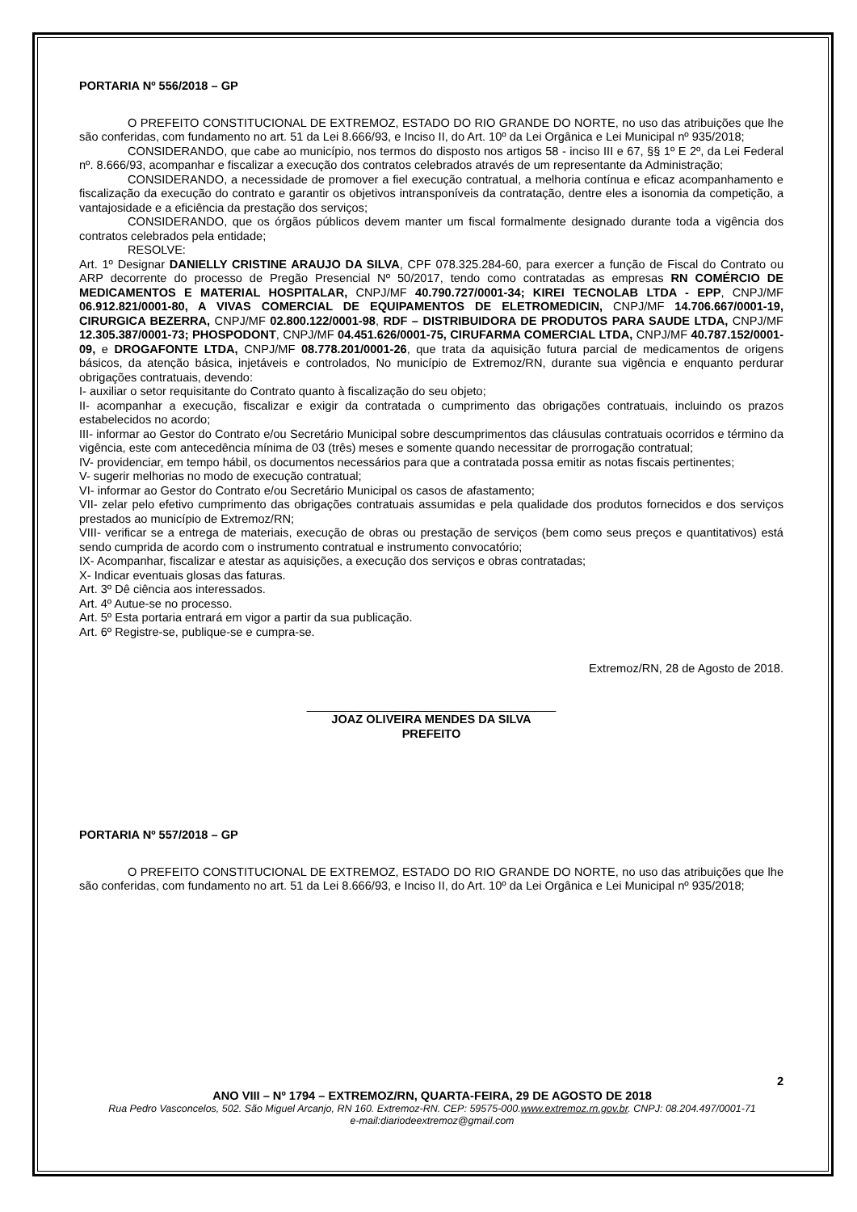PORTARIA Nº 556/2018 – GP
O PREFEITO CONSTITUCIONAL DE EXTREMOZ, ESTADO DO RIO GRANDE DO NORTE, no uso das atribuições que lhe são conferidas, com fundamento no art. 51 da Lei 8.666/93, e Inciso II, do Art. 10º da Lei Orgânica e Lei Municipal nº 935/2018;
CONSIDERANDO, que cabe ao município, nos termos do disposto nos artigos 58 - inciso III e 67, §§ 1º E 2º, da Lei Federal nº. 8.666/93, acompanhar e fiscalizar a execução dos contratos celebrados através de um representante da Administração;
CONSIDERANDO, a necessidade de promover a fiel execução contratual, a melhoria contínua e eficaz acompanhamento e fiscalização da execução do contrato e garantir os objetivos intransponíveis da contratação, dentre eles a isonomia da competição, a vantajosidade e a eficiência da prestação dos serviços;
CONSIDERANDO, que os órgãos públicos devem manter um fiscal formalmente designado durante toda a vigência dos contratos celebrados pela entidade;
RESOLVE:
Art. 1º Designar DANIELLY CRISTINE ARAUJO DA SILVA, CPF 078.325.284-60, para exercer a função de Fiscal do Contrato ou ARP decorrente do processo de Pregão Presencial Nº 50/2017, tendo como contratadas as empresas RN COMÉRCIO DE MEDICAMENTOS E MATERIAL HOSPITALAR, CNPJ/MF 40.790.727/0001-34; KIREI TECNOLAB LTDA - EPP, CNPJ/MF 06.912.821/0001-80, A VIVAS COMERCIAL DE EQUIPAMENTOS DE ELETROMEDICIN, CNPJ/MF 14.706.667/0001-19, CIRURGICA BEZERRA, CNPJ/MF 02.800.122/0001-98, RDF – DISTRIBUIDORA DE PRODUTOS PARA SAUDE LTDA, CNPJ/MF 12.305.387/0001-73; PHOSPODONT, CNPJ/MF 04.451.626/0001-75, CIRUFARMA COMERCIAL LTDA, CNPJ/MF 40.787.152/0001-09, e DROGAFONTE LTDA, CNPJ/MF 08.778.201/0001-26, que trata da aquisição futura parcial de medicamentos de origens básicos, da atenção básica, injetáveis e controlados, No município de Extremoz/RN, durante sua vigência e enquanto perdurar obrigações contratuais, devendo:
I- auxiliar o setor requisitante do Contrato quanto à fiscalização do seu objeto;
II- acompanhar a execução, fiscalizar e exigir da contratada o cumprimento das obrigações contratuais, incluindo os prazos estabelecidos no acordo;
III- informar ao Gestor do Contrato e/ou Secretário Municipal sobre descumprimentos das cláusulas contratuais ocorridos e término da vigência, este com antecedência mínima de 03 (três) meses e somente quando necessitar de prorrogação contratual;
IV- providenciar, em tempo hábil, os documentos necessários para que a contratada possa emitir as notas fiscais pertinentes;
V- sugerir melhorias no modo de execução contratual;
VI- informar ao Gestor do Contrato e/ou Secretário Municipal os casos de afastamento;
VII- zelar pelo efetivo cumprimento das obrigações contratuais assumidas e pela qualidade dos produtos fornecidos e dos serviços prestados ao município de Extremoz/RN;
VIII- verificar se a entrega de materiais, execução de obras ou prestação de serviços (bem como seus preços e quantitativos) está sendo cumprida de acordo com o instrumento contratual e instrumento convocatório;
IX- Acompanhar, fiscalizar e atestar as aquisições, a execução dos serviços e obras contratadas;
X- Indicar eventuais glosas das faturas.
Art. 3º Dê ciência aos interessados.
Art. 4º Autue-se no processo.
Art. 5º Esta portaria entrará em vigor a partir da sua publicação.
Art. 6º Registre-se, publique-se e cumpra-se.
Extremoz/RN, 28 de Agosto de 2018.
______________________________________
JOAZ OLIVEIRA MENDES DA SILVA
PREFEITO
PORTARIA Nº 557/2018 – GP
O PREFEITO CONSTITUCIONAL DE EXTREMOZ, ESTADO DO RIO GRANDE DO NORTE, no uso das atribuições que lhe são conferidas, com fundamento no art. 51 da Lei 8.666/93, e Inciso II, do Art. 10º da Lei Orgânica e Lei Municipal nº 935/2018;
2
ANO VIII – Nº 1794 – EXTREMOZ/RN, QUARTA-FEIRA, 29 DE AGOSTO DE 2018
Rua Pedro Vasconcelos, 502. São Miguel Arcanjo, RN 160. Extremoz-RN. CEP: 59575-000.www.extremoz.rn.gov.br. CNPJ: 08.204.497/0001-71
e-mail:diariodeextremoz@gmail.com